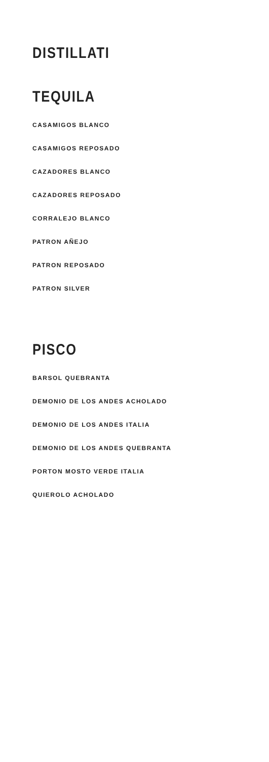DISTILLATI
TEQUILA
CASAMIGOS BLANCO
CASAMIGOS REPOSADO
CAZADORES BLANCO
CAZADORES REPOSADO
CORRALEJO BLANCO
PATRON AÑEJO
PATRON REPOSADO
PATRON SILVER
PISCO
BARSOL QUEBRANTA
DEMONIO DE LOS ANDES ACHOLADO
DEMONIO DE LOS ANDES ITALIA
DEMONIO DE LOS ANDES QUEBRANTA
PORTON MOSTO VERDE ITALIA
QUIEROLO ACHOLADO